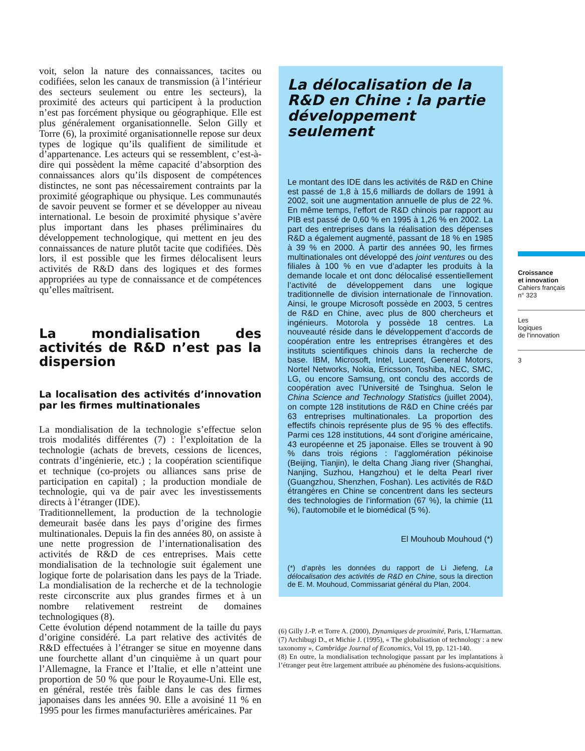voit, selon la nature des connaissances, tacites ou codifiées, selon les canaux de transmission (à l’intérieur des secteurs seulement ou entre les secteurs), la proximité des acteurs qui participent à la production n’est pas forcément physique ou géographique. Elle est plus généralement organisationnelle. Selon Gilly et Torre (6), la proximité organisationnelle repose sur deux types de logique qu’ils qualifient de similitude et d’appartenance. Les acteurs qui se ressemblent, c’est-à-dire qui possèdent la même capacité d’absorption des connaissances alors qu’ils disposent de compétences distinctes, ne sont pas nécessairement contraints par la proximité géographique ou physique. Les communautés de savoir peuvent se former et se développer au niveau international. Le besoin de proximité physique s’avère plus important dans les phases préliminaires du développement technologique, qui mettent en jeu des connaissances de nature plutôt tacite que codifiées. Dès lors, il est possible que les firmes délocalisent leurs activités de R&D dans des logiques et des formes appropriées au type de connaissance et de compétences qu’elles maîtrisent.
La mondialisation des activités de R&D n’est pas la dispersion
La localisation des activités d’innovation par les firmes multinationales
La mondialisation de la technologie s’effectue selon trois modalités différentes (7) : l’exploitation de la technologie (achats de brevets, cessions de licences, contrats d’ingénierie, etc.) ; la coopération scientifique et technique (co-projets ou alliances sans prise de participation en capital) ; la production mondiale de technologie, qui va de pair avec les investissements directs à l’étranger (IDE).
Traditionnellement, la production de la technologie demeurait basée dans les pays d’origine des firmes multinationales. Depuis la fin des années 80, on assiste à une nette progression de l’internationalisation des activités de R&D de ces entreprises. Mais cette mondialisation de la technologie suit également une logique forte de polarisation dans les pays de la Triade. La mondialisation de la recherche et de la technologie reste circonscrite aux plus grandes firmes et à un nombre relativement restreint de domaines technologiques (8).
Cette évolution dépend notamment de la taille du pays d’origine considéré. La part relative des activités de R&D effectuées à l’étranger se situe en moyenne dans une fourchette allant d’un cinquième à un quart pour l’Allemagne, la France et l’Italie, et elle n’atteint une proportion de 50 % que pour le Royaume-Uni. Elle est, en général, restée très faible dans le cas des firmes japonaises dans les années 90. Elle a avoisiné 11 % en 1995 pour les firmes manufacturières américaines. Par
La délocalisation de la R&D en Chine : la partie développement seulement
Le montant des IDE dans les activités de R&D en Chine est passé de 1,8 à 15,6 milliards de dollars de 1991 à 2002, soit une augmentation annuelle de plus de 22 %. En même temps, l’effort de R&D chinois par rapport au PIB est passé de 0,60 % en 1995 à 1,26 % en 2002. La part des entreprises dans la réalisation des dépenses R&D a également augmenté, passant de 18 % en 1985 à 39 % en 2000. À partir des années 90, les firmes multinationales ont développé des joint ventures ou des filiales à 100 % en vue d’adapter les produits à la demande locale et ont donc délocalisé essentiellement l’activité de développement dans une logique traditionnelle de division internationale de l’innovation. Ainsi, le groupe Microsoft possède en 2003, 5 centres de R&D en Chine, avec plus de 800 chercheurs et ingénieurs. Motorola y possède 18 centres. La nouveauté réside dans le développement d’accords de coopération entre les entreprises étrangères et des instituts scientifiques chinois dans la recherche de base. IBM, Microsoft, Intel, Lucent, General Motors, Nortel Networks, Nokia, Ericsson, Toshiba, NEC, SMC, LG, ou encore Samsung, ont conclu des accords de coopération avec l’Université de Tsinghua. Selon le China Science and Technology Statistics (juillet 2004), on compte 128 institutions de R&D en Chine créés par 63 entreprises multinationales. La proportion des effectifs chinois représente plus de 95 % des effectifs. Parmi ces 128 institutions, 44 sont d’origine américaine, 43 européenne et 25 japonaise. Elles se trouvent à 90 % dans trois régions : l’agglomération pékinoise (Beijing, Tianjin), le delta Chang Jiang river (Shanghai, Nanjing, Suzhou, Hangzhou) et le delta Pearl river (Guangzhou, Shenzhen, Foshan). Les activités de R&D étrangères en Chine se concentrent dans les secteurs des technologies de l’information (67 %), la chimie (11 %), l’automobile et le biomédical (5 %).
El Mouhoub Mouhoud (*)
(*) d’après les données du rapport de Li Jiefeng, La délocalisation des activités de R&D en Chine, sous la direction de E. M. Mouhoud, Commissariat général du Plan, 2004.
(6) Gilly J.-P. et Torre A. (2000), Dynamiques de proximité, Paris, L’Harmattan.
(7) Archibugi D., et Michie J. (1995), « The globalisation of technology : a new taxonomy », Cambridge Journal of Economics, Vol 19, pp. 121-140.
(8) En outre, la mondialisation technologique passant par les implantations à l’étranger peut être largement attribuée au phénomène des fusions-acquisitions.
Croissance
et innovation
Cahiers français
n° 323
Les
logiques
de l’innovation
3